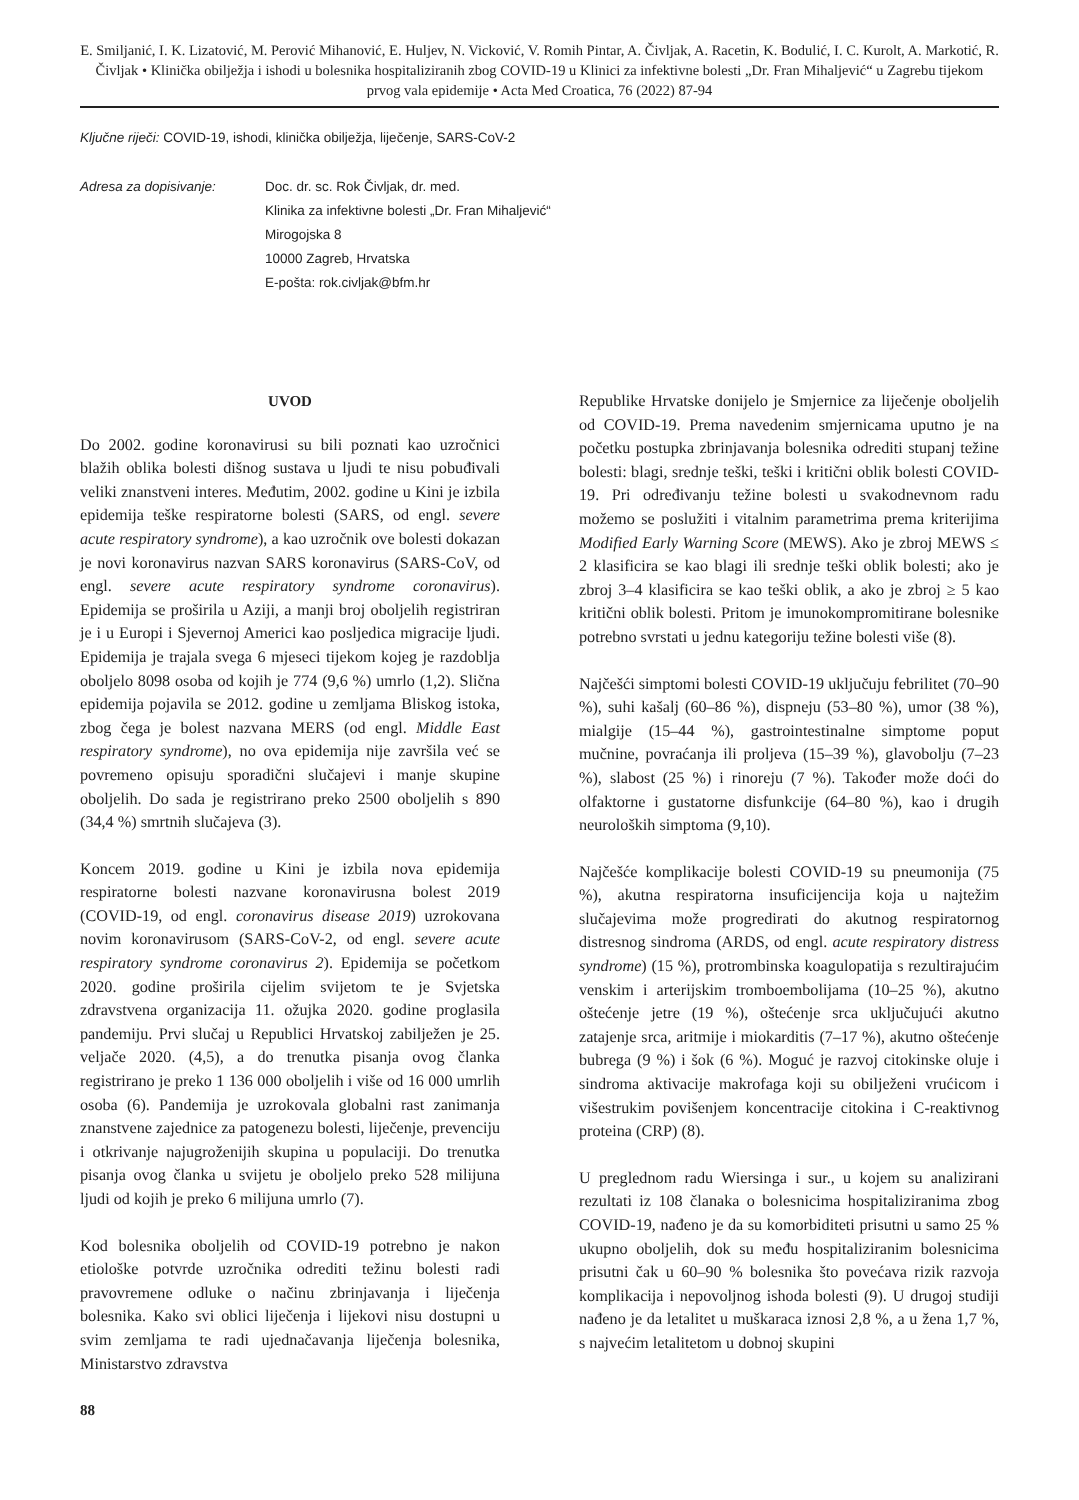E. Smiljanić, I. K. Lizatović, M. Perović Mihanović, E. Huljev, N. Vicković, V. Romih Pintar, A. Čivljak, A. Racetin, K. Bodulić, I. C. Kurolt, A. Markotić, R. Čivljak • Klinička obilježja i ishodi u bolesnika hospitaliziranih zbog COVID-19 u Klinici za infektivne bolesti „Dr. Fran Mihaljević“ u Zagrebu tijekom prvog vala epidemije • Acta Med Croatica, 76 (2022) 87-94
Ključne riječi: COVID-19, ishodi, klinička obilježja, liječenje, SARS-CoV-2
Adresa za dopisivanje: Doc. dr. sc. Rok Čivljak, dr. med.
Klinika za infektivne bolesti „Dr. Fran Mihaljević“
Mirogojska 8
10000 Zagreb, Hrvatska
E-pošta: rok.civljak@bfm.hr
UVOD
Do 2002. godine koronavirusi su bili poznati kao uzročnici blažih oblika bolesti dišnog sustava u ljudi te nisu pobuđivali veliki znanstveni interes. Međutim, 2002. godine u Kini je izbila epidemija teške respiratorne bolesti (SARS, od engl. severe acute respiratory syndrome), a kao uzročnik ove bolesti dokazan je novi koronavirus nazvan SARS koronavirus (SARS-CoV, od engl. severe acute respiratory syndrome coronavirus). Epidemija se proširila u Aziji, a manji broj oboljelih registriran je i u Europi i Sjevernoj Americi kao posljedica migracije ljudi. Epidemija je trajala svega 6 mjeseci tijekom kojeg je razdoblja oboljelo 8098 osoba od kojih je 774 (9,6 %) umrlo (1,2). Slična epidemija pojavila se 2012. godine u zemljama Bliskog istoka, zbog čega je bolest nazvana MERS (od engl. Middle East respiratory syndrome), no ova epidemija nije završila već se povremeno opisuju sporadični slučajevi i manje skupine oboljelih. Do sada je registrirano preko 2500 oboljelih s 890 (34,4 %) smrtnih slučajeva (3).
Koncem 2019. godine u Kini je izbila nova epidemija respiratorne bolesti nazvane koronavirusna bolest 2019 (COVID-19, od engl. coronavirus disease 2019) uzrokovana novim koronavirusom (SARS-CoV-2, od engl. severe acute respiratory syndrome coronavirus 2). Epidemija se početkom 2020. godine proširila cijelim svijetom te je Svjetska zdravstvena organizacija 11. ožujka 2020. godine proglasila pandemiju. Prvi slučaj u Republici Hrvatskoj zabilježen je 25. veljače 2020. (4,5), a do trenutka pisanja ovog članka registrirano je preko 1 136 000 oboljelih i više od 16 000 umrlih osoba (6). Pandemija je uzrokovala globalni rast zanimanja znanstvene zajednice za patogenezu bolesti, liječenje, prevenciju i otkrivanje najugroženijih skupina u populaciji. Do trenutka pisanja ovog članka u svijetu je oboljelo preko 528 milijuna ljudi od kojih je preko 6 milijuna umrlo (7).
Kod bolesnika oboljelih od COVID-19 potrebno je nakon etiološke potvrde uzročnika odrediti težinu bolesti radi pravovremene odluke o načinu zbrinjavanja i liječenja bolesnika. Kako svi oblici liječenja i lijekovi nisu dostupni u svim zemljama te radi ujednačavanja liječenja bolesnika, Ministarstvo zdravstva
88
Republike Hrvatske donijelo je Smjernice za liječenje oboljelih od COVID-19. Prema navedenim smjernicama uputno je na početku postupka zbrinjavanja bolesnika odrediti stupanj težine bolesti: blagi, srednje teški, teški i kritični oblik bolesti COVID-19. Pri određivanju težine bolesti u svakodnevnom radu možemo se poslužiti i vitalnim parametrima prema kriterijima Modified Early Warning Score (MEWS). Ako je zbroj MEWS ≤ 2 klasificira se kao blagi ili srednje teški oblik bolesti; ako je zbroj 3–4 klasificira se kao teški oblik, a ako je zbroj ≥ 5 kao kritični oblik bolesti. Pritom je imunokompromitirane bolesnike potrebno svrstati u jednu kategoriju težine bolesti više (8).
Najčešći simptomi bolesti COVID-19 uključuju febrilitet (70–90 %), suhi kašalj (60–86 %), dispneju (53–80 %), umor (38 %), mialgije (15–44 %), gastrointestinalne simptome poput mučnine, povraćanja ili proljeva (15–39 %), glavobolju (7–23 %), slabost (25 %) i rinoreju (7 %). Također može doći do olfaktorne i gustatorne disfunkcije (64–80 %), kao i drugih neuroloških simptoma (9,10).
Najčešće komplikacije bolesti COVID-19 su pneumonija (75 %), akutna respiratorna insuficijencija koja u najtežim slučajevima može progredirati do akutnog respiratornog distresnog sindroma (ARDS, od engl. acute respiratory distress syndrome) (15 %), protrombinska koagulopatija s rezultirajućim venskim i arterijskim tromboembolijama (10–25 %), akutno oštećenje jetre (19 %), oštećenje srca uključujući akutno zatajenje srca, aritmije i miokarditis (7–17 %), akutno oštećenje bubrega (9 %) i šok (6 %). Moguć je razvoj citokinske oluje i sindroma aktivacije makrofaga koji su obilježeni vrućicom i višestrukim povišenjem koncentracije citokina i C-reaktivnog proteina (CRP) (8).
U preglednom radu Wiersinga i sur., u kojem su analizirani rezultati iz 108 članaka o bolesnicima hospitaliziranima zbog COVID-19, nađeno je da su komorbiditeti prisutni u samo 25 % ukupno oboljelih, dok su među hospitaliziranim bolesnicima prisutni čak u 60–90 % bolesnika što povećava rizik razvoja komplikacija i nepovoljnog ishoda bolesti (9). U drugoj studiji nađeno je da letalitet u muškaraca iznosi 2,8 %, a u žena 1,7 %, s najvećim letalitetom u dobnoj skupini